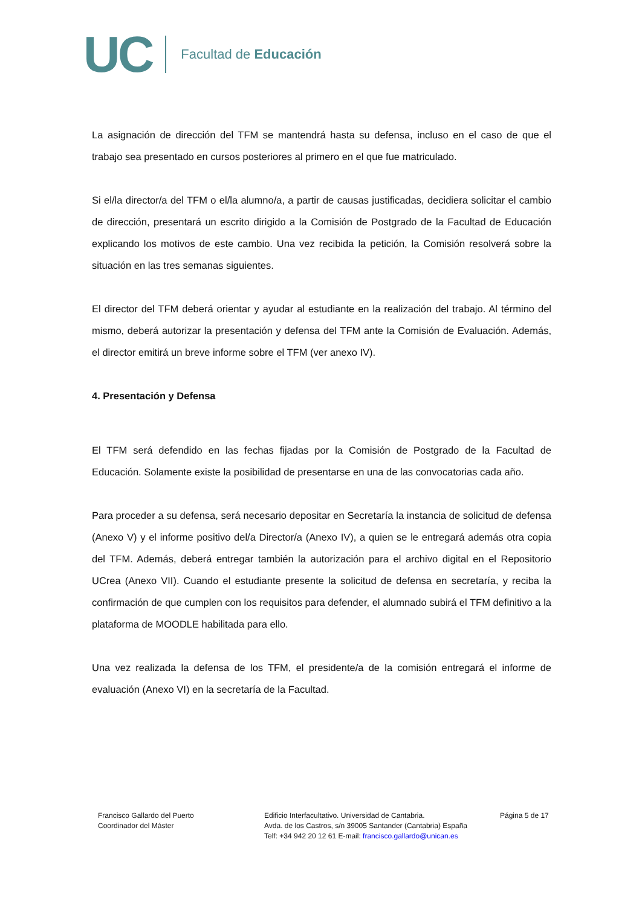UC Facultad de Educación
La asignación de dirección del TFM se mantendrá hasta su defensa, incluso en el caso de que el trabajo sea presentado en cursos posteriores al primero en el que fue matriculado.
Si el/la director/a del TFM o el/la alumno/a, a partir de causas justificadas, decidiera solicitar el cambio de dirección, presentará un escrito dirigido a la Comisión de Postgrado de la Facultad de Educación explicando los motivos de este cambio. Una vez recibida la petición, la Comisión resolverá sobre la situación en las tres semanas siguientes.
El director del TFM deberá orientar y ayudar al estudiante en la realización del trabajo. Al término del mismo, deberá autorizar la presentación y defensa del TFM ante la Comisión de Evaluación. Además, el director emitirá un breve informe sobre el TFM (ver anexo IV).
4. Presentación y Defensa
El TFM será defendido en las fechas fijadas por la Comisión de Postgrado de la Facultad de Educación. Solamente existe la posibilidad de presentarse en una de las convocatorias cada año.
Para proceder a su defensa, será necesario depositar en Secretaría la instancia de solicitud de defensa (Anexo V) y el informe positivo del/a Director/a (Anexo IV), a quien se le entregará además otra copia del TFM. Además, deberá entregar también la autorización para el archivo digital en el Repositorio UCrea (Anexo VII). Cuando el estudiante presente la solicitud de defensa en secretaría, y reciba la confirmación de que cumplen con los requisitos para defender, el alumnado subirá el TFM definitivo a la plataforma de MOODLE habilitada para ello.
Una vez realizada la defensa de los TFM, el presidente/a de la comisión entregará el informe de evaluación (Anexo VI) en la secretaría de la Facultad.
Francisco Gallardo del Puerto
Coordinador del Máster
Edificio Interfacultativo. Universidad de Cantabria.
Avda. de los Castros, s/n 39005 Santander (Cantabria) España
Telf: +34 942 20 12 61 E-mail: francisco.gallardo@unican.es
Página 5 de 17